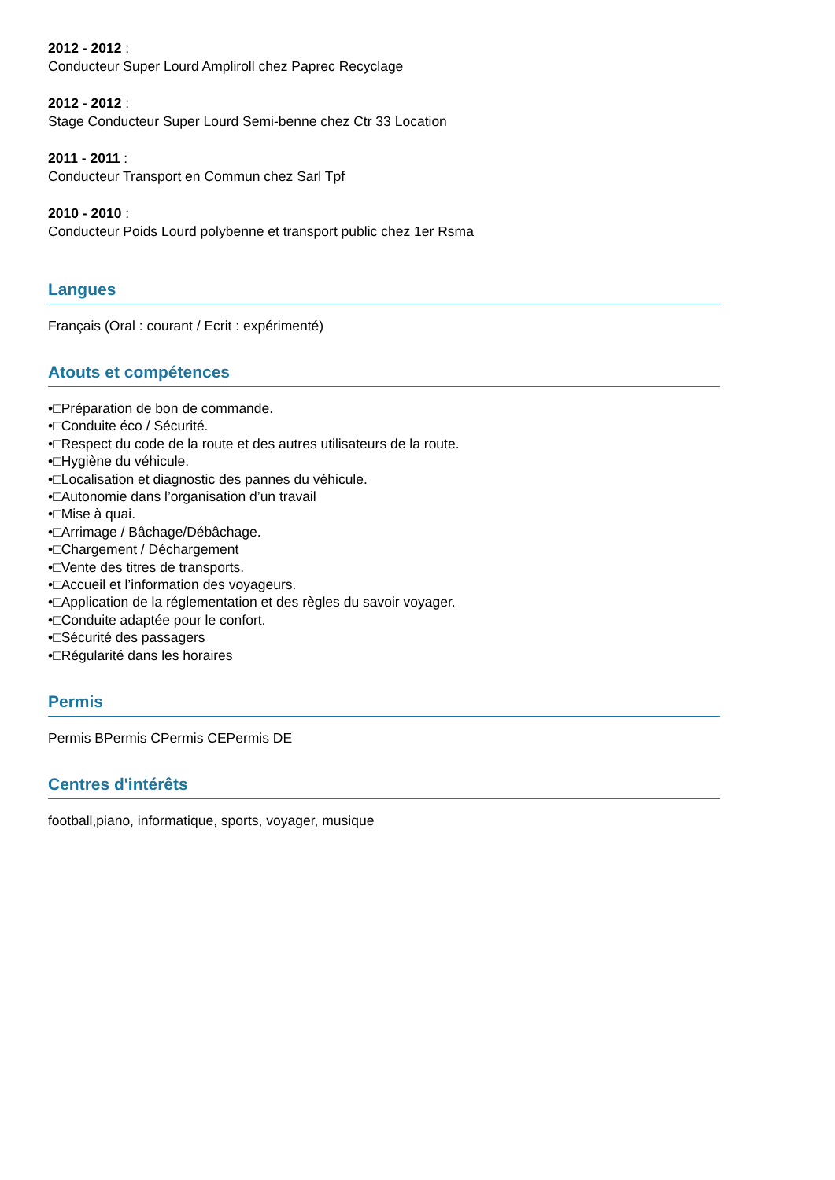2012 - 2012 :
Conducteur Super Lourd Ampliroll chez Paprec Recyclage
2012 - 2012 :
Stage Conducteur Super Lourd Semi-benne chez Ctr 33 Location
2011 - 2011 :
Conducteur Transport en Commun chez Sarl Tpf
2010 - 2010 :
Conducteur Poids Lourd polybenne et transport public chez 1er Rsma
Langues
Français (Oral : courant / Ecrit : expérimenté)
Atouts et compétences
•□Préparation de bon de commande.
•□Conduite éco / Sécurité.
•□Respect du code de la route et des autres utilisateurs de la route.
•□Hygiène du véhicule.
•□Localisation et diagnostic des pannes du véhicule.
•□Autonomie dans l’organisation d’un travail
•□Mise à quai.
•□Arrimage / Bâchage/Débâchage.
•□Chargement / Déchargement
•□Vente des titres de transports.
•□Accueil et l’information des voyageurs.
•□Application de la réglementation et des règles du savoir voyager.
•□Conduite adaptée pour le confort.
•□Sécurité des passagers
•□Régularité dans les horaires
Permis
Permis BPermis CPermis CEPermis DE
Centres d'intérêts
football,piano, informatique, sports, voyager, musique